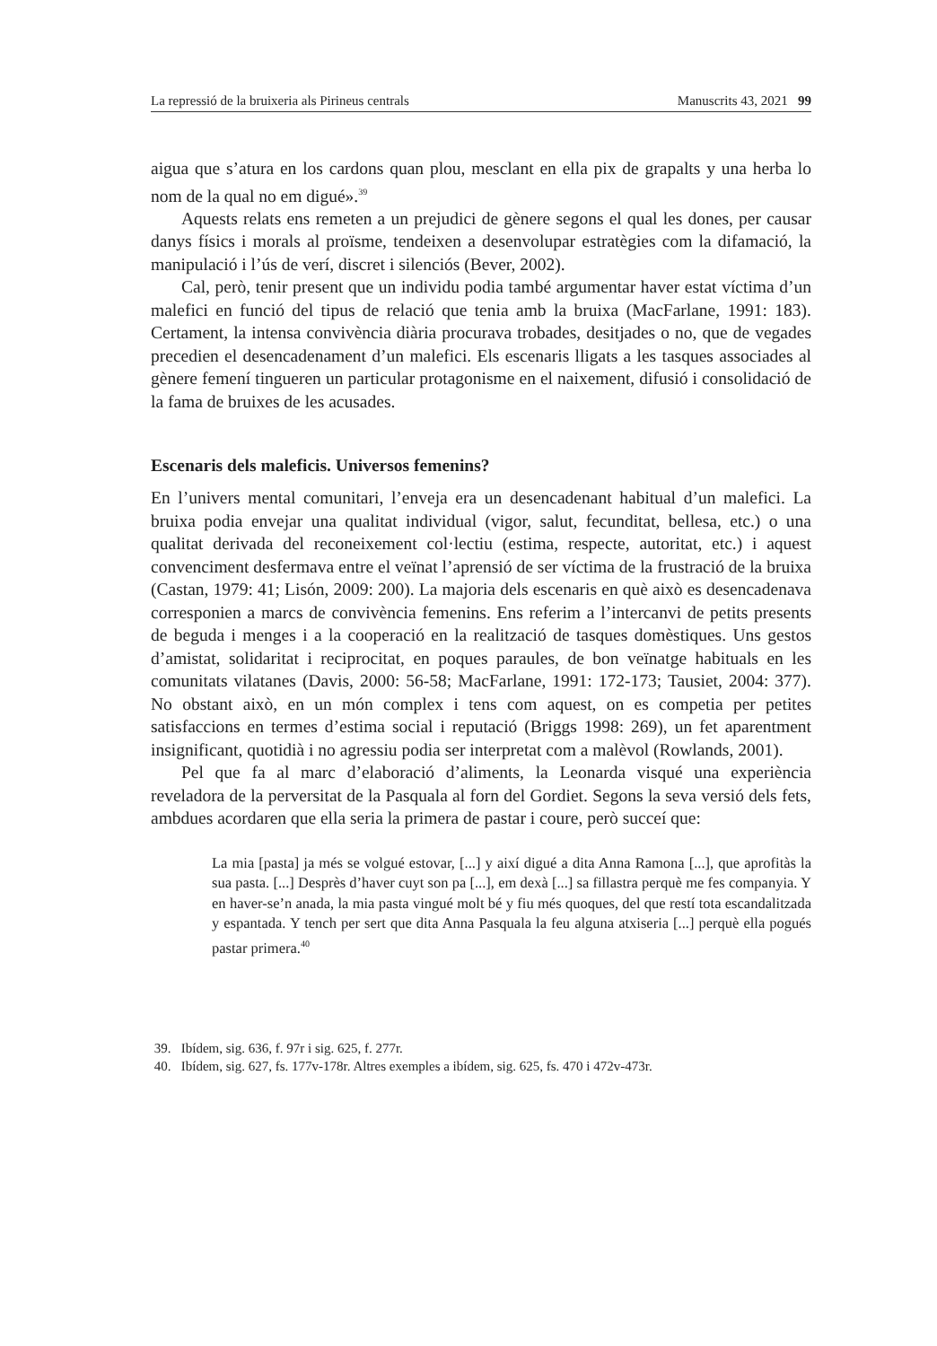La repressió de la bruixeria als Pirineus centrals Manuscrits 43, 2021 99
aigua que s’atura en los cardons quan plou, mesclant en ella pix de grapalts y una herba lo nom de la qual no em digué».<sup>39</sup>
Aquests relats ens remeten a un prejudici de gènere segons el qual les dones, per causar danys físics i morals al proïsme, tendeixen a desenvolupar estratègies com la difamació, la manipulació i l’ús de verí, discret i silenciós (Bever, 2002).
Cal, però, tenir present que un individu podia també argumentar haver estat víctima d’un malefici en funció del tipus de relació que tenia amb la bruixa (Mac­Farlane, 1991: 183). Certament, la intensa convivència diària procurava trobades, desitjades o no, que de vegades precedien el desencadenament d’un malefici. Els escenaris lligats a les tasques associades al gènere femení tingueren un particular protagonisme en el naixement, difusió i consolidació de la fama de bruixes de les acusades.
Escenaris dels maleficis. Universos femenins?
En l’univers mental comunitari, l’enveja era un desencadenant habitual d’un malefici. La bruixa podia envejar una qualitat individual (vigor, salut, fecunditat, bellesa, etc.) o una qualitat derivada del reconeixement col·lectiu (estima, respec­te, autoritat, etc.) i aquest convenciment desfermava entre el veïnat l’aprensió de ser víctima de la frustració de la bruixa (Castan, 1979: 41; Lisón, 2009: 200). La majoria dels escenaris en què això es desencadenava corresponien a marcs de convivència femenins. Ens referim a l’intercanvi de petits presents de beguda i menges i a la cooperació en la realització de tasques domèstiques. Uns gestos d’amistat, solidaritat i reciprocitat, en poques paraules, de bon veïnatge habituals en les comunitats vilatanes (Davis, 2000: 56-58; MacFarlane, 1991: 172-173; Tausiet, 2004: 377). No obstant això, en un món complex i tens com aquest, on es competia per petites satisfaccions en termes d’estima social i reputació (Briggs 1998: 269), un fet aparentment insignificant, quotidià i no agressiu podia ser interpretat com a malèvol (Rowlands, 2001).
Pel que fa al marc d’elaboració d’aliments, la Leonarda visqué una experièn­cia reveladora de la perversitat de la Pasquala al forn del Gordiet. Segons la seva versió dels fets, ambdues acordaren que ella seria la primera de pastar i coure, però succeí que:
La mia [pasta] ja més se volgué estovar, [...] y així digué a dita Anna Ramona [...], que aprofitàs la sua pasta. [...] Desprès d’haver cuyt son pa [...], em dexà [...] sa fillastra perquè me fes companyia. Y en haver-se’n anada, la mia pasta vingué molt bé y fiu més quoques, del que restí tota escandalitzada y espantada. Y tench per sert que dita Anna Pasquala la feu alguna atxiseria [...] perquè ella pogués pas­tar primera.<sup>40</sup>
39. Ibídem, sig. 636, f. 97r i sig. 625, f. 277r.
40. Ibídem, sig. 627, fs. 177v-178r. Altres exemples a ibídem, sig. 625, fs. 470 i 472v-473r.